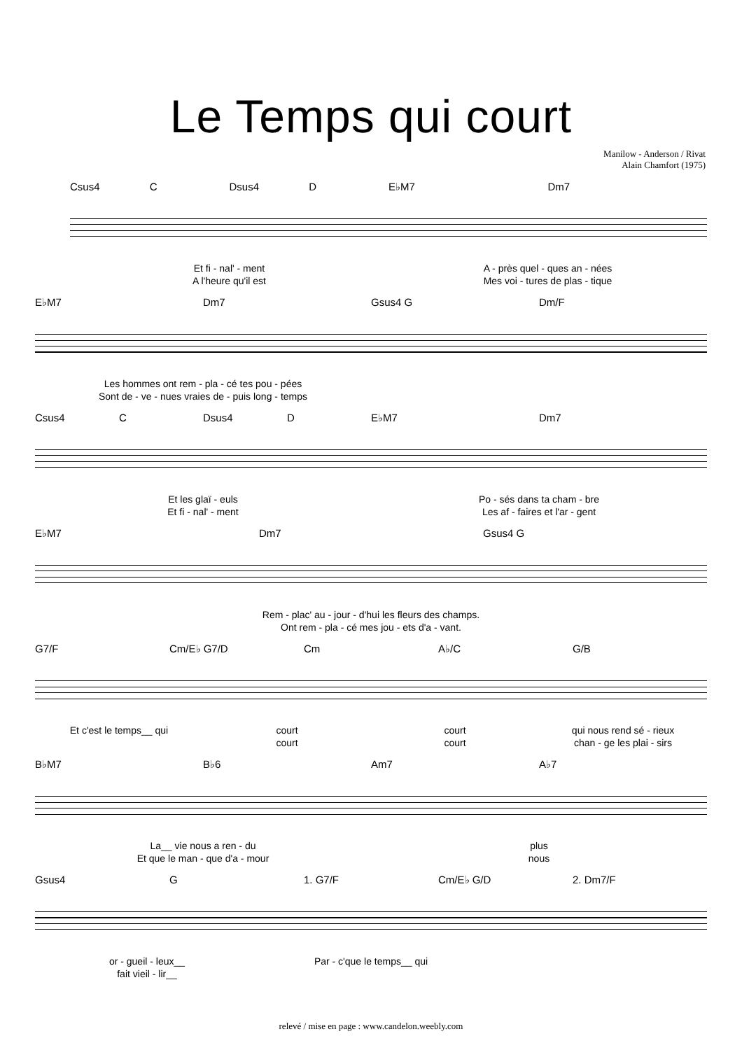Le Temps qui court
Manilow - Anderson / Rivat
Alain Chamfort (1975)
Csus4 C Dsus4 D E♭M7 Dm7
Et fi - nal' - ment A - près quel - ques an - nées
A l'heure qu'il est Mes voi - tures de plas - tique
E♭M7 Dm7 Gsus4 G Dm/F
Les hommes ont rem - pla - cé tes pou - pées
Sont de - ve - nues vraies de - puis long - temps
Csus4 C Dsus4 D E♭M7 Dm7
Et les glaï - euls Po - sés dans ta cham - bre
Et fi - nal' - ment Les af - faires et l'ar - gent
E♭M7 Dm7 Gsus4 G
Rem - plac' au - jour - d'hui les fleurs des champs.
Ont rem - pla - cé mes jou - ets d'a - vant.
G7/F Cm/E♭ G7/D Cm A♭/C G/B
Et c'est le temps__ qui court court qui nous rend sé - rieux
court court chan - ge les plai - sirs
B♭M7 B♭6 Am7 A♭7
La__ vie nous a ren - du plus
Et que le man - que d'a - mour nous
Gsus4 G 1. G7/F Cm/E♭ G/D 2. Dm7/F
or - gueil - leux__ Par - c'que le temps__ qui
fait vieil - lir__
relevé / mise en page : www.candelon.weebly.com